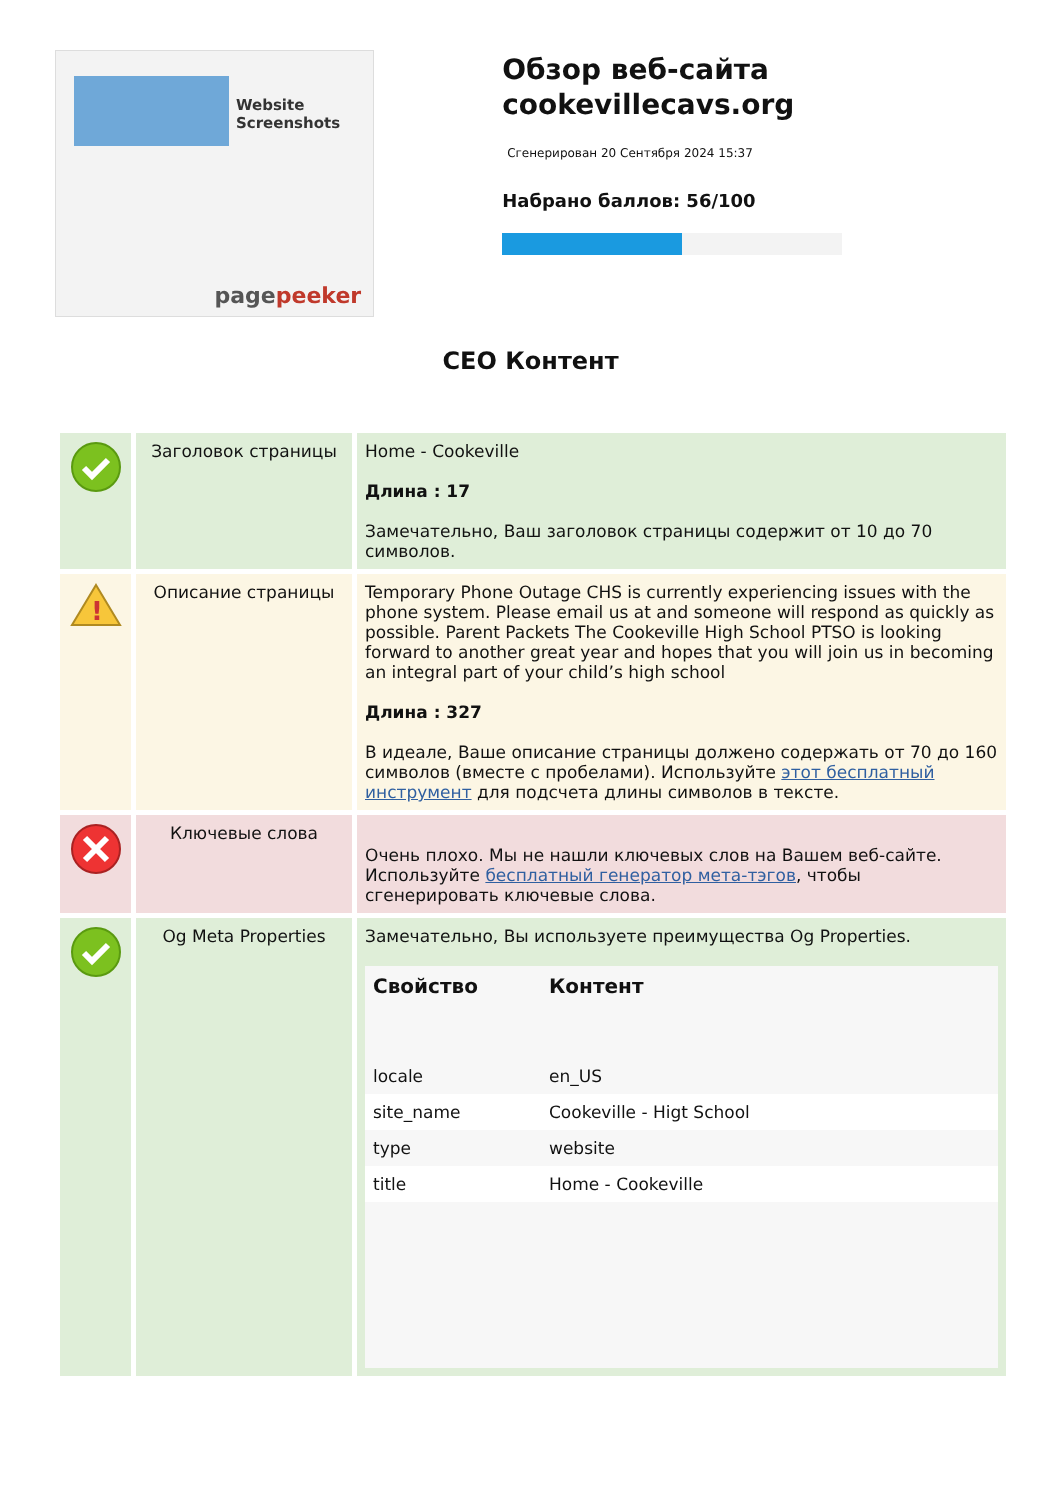Website Screenshots
pagepeeker
Обзор веб-сайта cookevillecavs.org
Сгенерирован 20 Сентября 2024 15:37
Набрано баллов: 56/100
СЕО Контент
| | Заголовок страницы | Home - Cookeville Длина : 17 Замечательно, Ваш заголовок страницы содержит от 10 до 70 символов. |
| ! | Описание страницы | Temporary Phone Outage CHS is currently experiencing issues with the phone system. Please email us at and someone will respond as quickly as possible. Parent Packets The Cookeville High School PTSO is looking forward to another great year and hopes that you will join us in becoming an integral part of your child’s high school Длина : 327 В идеале, Ваше описание страницы должено содержать от 70 до 160 символов (вместе с пробелами). Используйте этот бесплатный инструмент для подсчета длины символов в тексте. |
| | Ключевые слова | Очень плохо. Мы не нашли ключевых слов на Вашем веб-сайте. Используйте бесплатный генератор мета-тэгов , чтобы сгенерировать ключевые слова. |
| | Og Meta Properties | Замечательно, Вы используете преимущества Og Properties. / Свойство / Контент / / --- / --- / / locale / en_US / / site_name / Cookeville - Higt School / / type / website / / title / Home - Cookeville / |